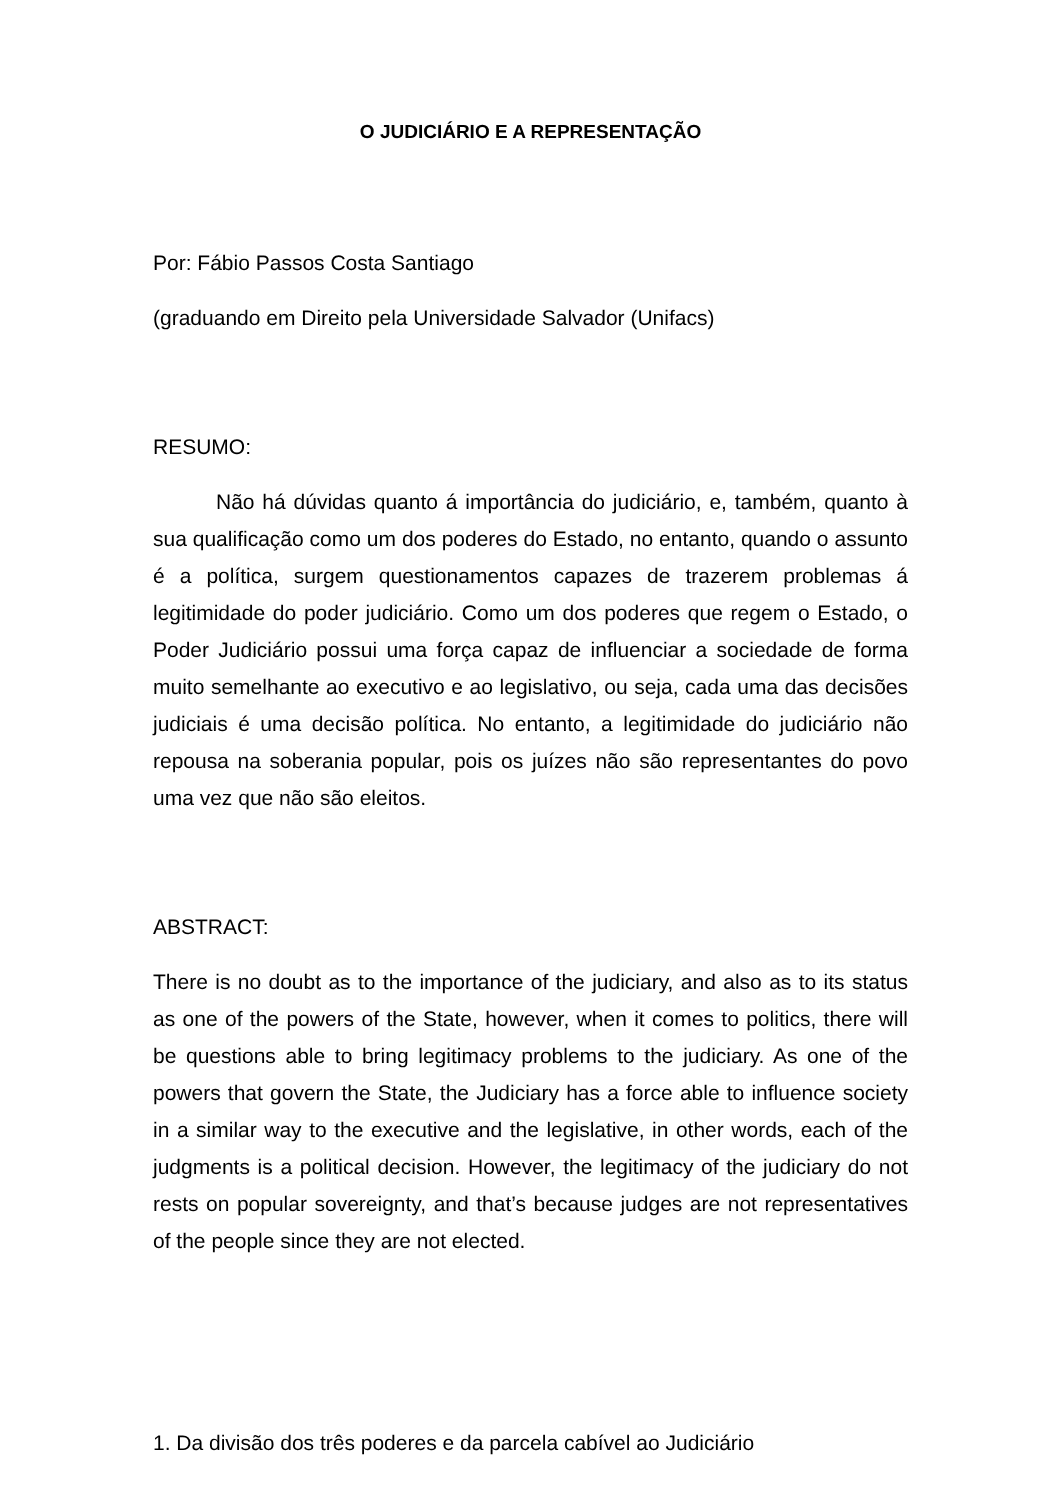O JUDICIÁRIO E A REPRESENTAÇÃO
Por: Fábio Passos Costa Santiago
(graduando em Direito pela Universidade Salvador (Unifacs)
RESUMO:
Não há dúvidas quanto á importância do judiciário, e, também, quanto à sua qualificação como um dos poderes do Estado, no entanto, quando o assunto é a política, surgem questionamentos capazes de trazerem problemas á legitimidade do poder judiciário. Como um dos poderes que regem o Estado, o Poder Judiciário possui uma força capaz de influenciar a sociedade de forma muito semelhante ao executivo e ao legislativo, ou seja, cada uma das decisões judiciais é uma decisão política. No entanto, a legitimidade do judiciário não repousa na soberania popular, pois os juízes não são representantes do povo uma vez que não são eleitos.
ABSTRACT:
There is no doubt as to the importance of the judiciary, and also as to its status as one of the powers of the State, however, when it comes to politics, there will be questions able to bring legitimacy problems to the judiciary. As one of the powers that govern the State, the Judiciary has a force able to influence society in a similar way to the executive and the legislative, in other words, each of the judgments is a political decision. However, the legitimacy of the judiciary do not rests on popular sovereignty, and that’s because judges are not representatives of the people since they are not elected.
1. Da divisão dos três poderes e da parcela cabível ao Judiciário